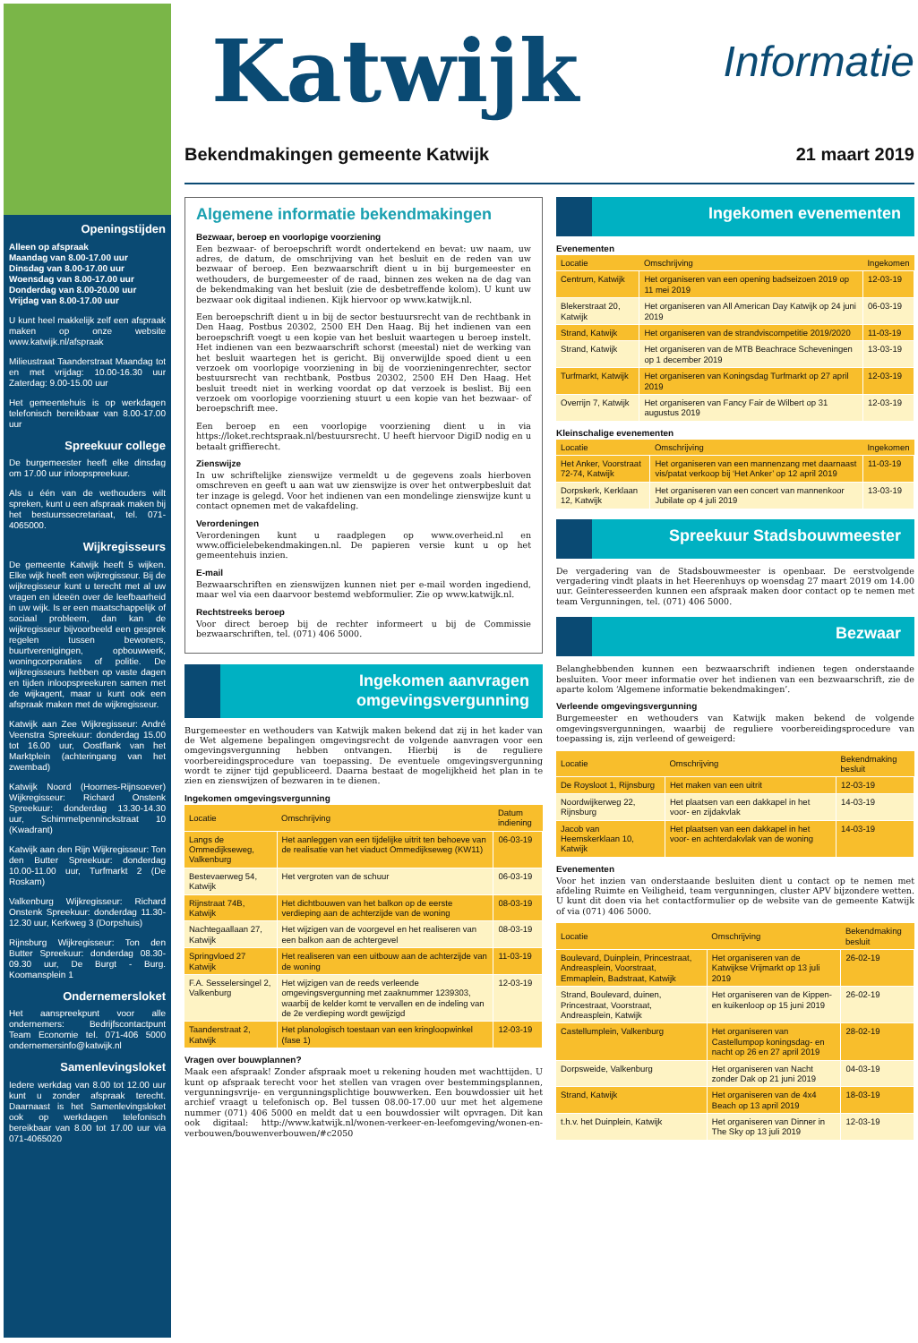Openingstijden
Alleen op afspraak
Maandag van 8.00-17.00 uur
Dinsdag van 8.00-17.00 uur
Woensdag van 8.00-17.00 uur
Donderdag van 8.00-20.00 uur
Vrijdag van 8.00-17.00 uur
U kunt heel makkelijk zelf een afspraak maken op onze website www.katwijk.nl/afspraak
Milieustraat Taanderstraat Maandag tot en met vrijdag: 10.00-16.30 uur Zaterdag: 9.00-15.00 uur
Het gemeentehuis is op werkdagen telefonisch bereikbaar van 8.00-17.00 uur
Spreekuur college
De burgemeester heeft elke dinsdag om 17.00 uur inloopspreekuur.
Als u één van de wethouders wilt spreken, kunt u een afspraak maken bij het bestuurssecretariaat, tel. 071- 4065000.
Wijkregisseurs
De gemeente Katwijk heeft 5 wijken. Elke wijk heeft een wijkregisseur. Bij de wijkregisseur kunt u terecht met al uw vragen en ideeën over de leefbaarheid in uw wijk. Is er een maatschappelijk of sociaal probleem, dan kan de wijkregisseur bijvoorbeeld een gesprek regelen tussen bewoners, buurtverenigingen, opbouwwerk, woningcorporaties of politie. De wijkregisseurs hebben op vaste dagen en tijden inloopspreekuren samen met de wijkagent, maar u kunt ook een afspraak maken met de wijkregisseur.
Katwijk aan Zee Wijkregisseur: André Veenstra Spreekuur: donderdag 15.00 tot 16.00 uur, Oostflank van het Marktplein (achteringang van het zwembad)
Katwijk Noord (Hoornes-Rijnsoever) Wijkregisseur: Richard Onstenk Spreekuur: donderdag 13.30-14.30 uur, Schimmelpenninckstraat 10 (Kwadrant)
Katwijk aan den Rijn Wijkregisseur: Ton den Butter Spreekuur: donderdag 10.00-11.00 uur, Turfmarkt 2 (De Roskam)
Valkenburg Wijkregisseur: Richard Onstenk Spreekuur: donderdag 11.30-12.30 uur, Kerkweg 3 (Dorpshuis)
Rijnsburg Wijkregisseur: Ton den Butter Spreekuur: donderdag 08.30-09.30 uur, De Burgt - Burg. Koomansplein 1
Ondernemersloket
Het aanspreekpunt voor alle ondernemers: Bedrijfscontactpunt Team Economie tel. 071-406 5000 ondernemersinfo@katwijk.nl
Samenlevingsloket
Iedere werkdag van 8.00 tot 12.00 uur kunt u zonder afspraak terecht. Daarnaast is het Samenlevingsloket ook op werkdagen telefonisch bereikbaar van 8.00 tot 17.00 uur via 071-4065020
Katwijk
Informatie
Bekendmakingen gemeente Katwijk 21 maart 2019
Algemene informatie bekendmakingen
Bezwaar, beroep en voorlopige voorziening
Een bezwaar- of beroepschrift wordt ondertekend en bevat: uw naam, uw adres, de datum, de omschrijving van het besluit en de reden van uw bezwaar of beroep. Een bezwaarschrift dient u in bij burgemeester en wethouders, de burgemeester of de raad, binnen zes weken na de dag van de bekendmaking van het besluit (zie de desbetreffende kolom). U kunt uw bezwaar ook digitaal indienen. Kijk hiervoor op www.katwijk.nl.
Een beroepschrift dient u in bij de sector bestuursrecht van de rechtbank in Den Haag, Postbus 20302, 2500 EH Den Haag. Bij het indienen van een beroepschrift voegt u een kopie van het besluit waartegen u beroep instelt. Het indienen van een bezwaarschrift schorst (meestal) niet de werking van het besluit waartegen het is gericht. Bij onverwijlde spoed dient u een verzoek om voorlopige voorziening in bij de voorzieningenrechter, sector bestuursrecht van rechtbank, Postbus 20302, 2500 EH Den Haag. Het besluit treedt niet in werking voordat op dat verzoek is beslist. Bij een verzoek om voorlopige voorziening stuurt u een kopie van het bezwaar- of beroepschrift mee.
Een beroep en een voorlopige voorziening dient u in via https://loket.rechtspraak.nl/bestuursrecht. U heeft hiervoor DigiD nodig en u betaalt griffierecht.
Zienswijze
In uw schriftelijke zienswijze vermeldt u de gegevens zoals hierboven omschreven en geeft u aan wat uw zienswijze is over het ontwerpbesluit dat ter inzage is gelegd. Voor het indienen van een mondelinge zienswijze kunt u contact opnemen met de vakafdeling.
Verordeningen
Verordeningen kunt u raadplegen op www.overheid.nl en www.officielebekendmakingen.nl. De papieren versie kunt u op het gemeentehuis inzien.
E-mail
Bezwaarschriften en zienswijzen kunnen niet per e-mail worden ingediend, maar wel via een daarvoor bestemd webformulier. Zie op www.katwijk.nl.
Rechtstreeks beroep
Voor direct beroep bij de rechter informeert u bij de Commissie bezwaarschriften, tel. (071) 406 5000.
Ingekomen aanvragen omgevingsvergunning
Burgemeester en wethouders van Katwijk maken bekend dat zij in het kader van de Wet algemene bepalingen omgevingsrecht de volgende aanvragen voor een omgevingsvergunning hebben ontvangen. Hierbij is de reguliere voorbereidingsprocedure van toepassing. De eventuele omgevingsvergunning wordt te zijner tijd gepubliceerd. Daarna bestaat de mogelijkheid het plan in te zien en zienswijzen of bezwaren in te dienen.
Ingekomen omgevingsvergunning
| Locatie | Omschrijving | Datum indiening |
| --- | --- | --- |
| Langs de Ommedijkseweg, Valkenburg | Het aanleggen van een tijdelijke uitrit ten behoeve van de realisatie van het viaduct Ommedijkseweg (KW11) | 06-03-19 |
| Bestevaerweg 54, Katwijk | Het vergroten van de schuur | 06-03-19 |
| Rijnstraat 74B, Katwijk | Het dichtbouwen van het balkon op de eerste verdieping aan de achterzijde van de woning | 08-03-19 |
| Nachtegaallaan 27, Katwijk | Het wijzigen van de voorgevel en het realiseren van een balkon aan de achtergevel | 08-03-19 |
| Springvloed 27 Katwijk | Het realiseren van een uitbouw aan de achterzijde van de woning | 11-03-19 |
| F.A. Sesselersingel 2, Valkenburg | Het wijzigen van de reeds verleende omgevingsvergunning met zaaknummer 1239303, waarbij de kelder komt te vervallen en de indeling van de 2e verdieping wordt gewijzigd | 12-03-19 |
| Taanderstraat 2, Katwijk | Het planologisch toestaan van een kringloopwinkel (fase 1) | 12-03-19 |
Vragen over bouwplannen?
Maak een afspraak! Zonder afspraak moet u rekening houden met wachttijden. U kunt op afspraak terecht voor het stellen van vragen over bestemmingsplannen, vergunningsvrije- en vergunningsplichtige bouwwerken. Een bouwdossier uit het archief vraagt u telefonisch op. Bel tussen 08.00-17.00 uur met het algemene nummer (071) 406 5000 en meldt dat u een bouwdossier wilt opvragen. Dit kan ook digitaal: http://www.katwijk.nl/wonen-verkeer-en-leefomgeving/wonen-en-verbouwen/bouwenverbouwen/#c2050
Ingekomen evenementen
Evenementen
| Locatie | Omschrijving | Ingekomen |
| --- | --- | --- |
| Centrum, Katwijk | Het organiseren van een opening badseizoen 2019 op 11 mei 2019 | 12-03-19 |
| Blekerstraat 20, Katwijk | Het organiseren van All American Day Katwijk op 24 juni 2019 | 06-03-19 |
| Strand, Katwijk | Het organiseren van de strandviscompetitie 2019/2020 | 11-03-19 |
| Strand, Katwijk | Het organiseren van de MTB Beachrace Scheveningen op 1 december 2019 | 13-03-19 |
| Turfmarkt, Katwijk | Het organiseren van Koningsdag Turfmarkt op 27 april 2019 | 12-03-19 |
| Overrijn 7, Katwijk | Het organiseren van Fancy Fair de Wilbert op 31 augustus 2019 | 12-03-19 |
Kleinschalige evenementen
| Locatie | Omschrijving | Ingekomen |
| --- | --- | --- |
| Het Anker, Voorstraat 72-74, Katwijk | Het organiseren van een mannenzang met daarnaast vis/patat verkoop bij ‘Het Anker’ op 12 april 2019 | 11-03-19 |
| Dorpskerk, Kerklaan 12, Katwijk | Het organiseren van een concert van mannenkoor Jubilate op 4 juli 2019 | 13-03-19 |
Spreekuur Stadsbouwmeester
De vergadering van de Stadsbouwmeester is openbaar. De eerstvolgende vergadering vindt plaats in het Heerenhuys op woensdag 27 maart 2019 om 14.00 uur. Geïnteresseerden kunnen een afspraak maken door contact op te nemen met team Vergunningen, tel. (071) 406 5000.
Bezwaar
Belanghebbenden kunnen een bezwaarschrift indienen tegen onderstaande besluiten. Voor meer informatie over het indienen van een bezwaarschrift, zie de aparte kolom ‘Algemene informatie bekendmakingen’.
Verleende omgevingsvergunning
Burgemeester en wethouders van Katwijk maken bekend de volgende omgevingsvergunningen, waarbij de reguliere voorbereidingsprocedure van toepassing is, zijn verleend of geweigerd:
| Locatie | Omschrijving | Bekendmaking besluit |
| --- | --- | --- |
| De Roysloot 1, Rijnsburg | Het maken van een uitrit | 12-03-19 |
| Noordwijkerweg 22, Rijnsburg | Het plaatsen van een dakkapel in het voor- en zijdakvlak | 14-03-19 |
| Jacob van Heemskerklaan 10, Katwijk | Het plaatsen van een dakkapel in het voor- en achterdakvlak van de woning | 14-03-19 |
Evenementen
Voor het inzien van onderstaande besluiten dient u contact op te nemen met afdeling Ruimte en Veiligheid, team vergunningen, cluster APV bijzondere wetten. U kunt dit doen via het contactformulier op de website van de gemeente Katwijk of via (071) 406 5000.
| Locatie | Omschrijving | Bekendmaking besluit |
| --- | --- | --- |
| Boulevard, Duinplein, Princestraat, Andreasplein, Voorstraat, Emmaplein, Badstraat, Katwijk | Het organiseren van de Katwijkse Vrijmarkt op 13 juli 2019 | 26-02-19 |
| Strand, Boulevard, duinen, Princestraat, Voorstraat, Andreasplein, Katwijk | Het organiseren van de Kippen- en kuikenloop op 15 juni 2019 | 26-02-19 |
| Castellumplein, Valkenburg | Het organiseren van Castellumpop koningsdag- en nacht op 26 en 27 april 2019 | 28-02-19 |
| Dorpsweide, Valkenburg | Het organiseren van Nacht zonder Dak op 21 juni 2019 | 04-03-19 |
| Strand, Katwijk | Het organiseren van de 4x4 Beach op 13 april 2019 | 18-03-19 |
| t.h.v. het Duinplein, Katwijk | Het organiseren van Dinner in The Sky op 13 juli 2019 | 12-03-19 |